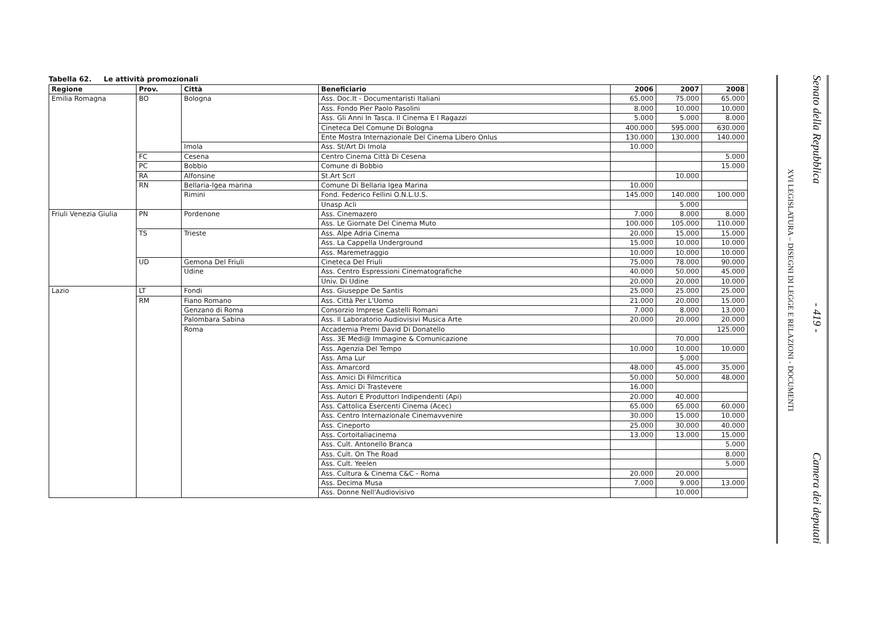Tabella 62. Le attività promozionali
| Regione | Prov. | Città | Beneficiario | 2006 | 2007 | 2008 |
| --- | --- | --- | --- | --- | --- | --- |
| Emilia Romagna | BO | Bologna | Ass. Doc.It - Documentaristi Italiani | 65.000 | 75.000 | 65.000 |
| | | | Ass. Fondo Pier Paolo Pasolini | 8.000 | 10.000 | 10.000 |
| | | | Ass. Gli Anni In Tasca. Il Cinema E I Ragazzi | 5.000 | 5.000 | 8.000 |
| | | | Cineteca Del Comune Di Bologna | 400.000 | 595.000 | 630.000 |
| | | | Ente Mostra Internazionale Del Cinema Libero Onlus | 130.000 | 130.000 | 140.000 |
| | | Imola | Ass. St/Art Di Imola | 10.000 | | |
| | FC | Cesena | Centro Cinema Città Di Cesena | | | 5.000 |
| | PC | Bobbio | Comune di Bobbio | | | 15.000 |
| | RA | Alfonsine | St.Art Scrl | | 10.000 | |
| | RN | Bellaria-Igea marina | Comune Di Bellaria Igea Marina | 10.000 | | |
| | | Rimini | Fond. Federico Fellini O.N.L.U.S. | 145.000 | 140.000 | 100.000 |
| | | | Unasp Acli | | 5.000 | |
| Friuli Venezia Giulia | PN | Pordenone | Ass. Cinemazero | 7.000 | 8.000 | 8.000 |
| | | | Ass. Le Giornate Del Cinema Muto | 100.000 | 105.000 | 110.000 |
| | TS | Trieste | Ass. Alpe Adria Cinema | 20.000 | 15.000 | 15.000 |
| | | | Ass. La Cappella Underground | 15.000 | 10.000 | 10.000 |
| | | | Ass. Maremetraggio | 10.000 | 10.000 | 10.000 |
| | UD | Gemona Del Friuli | Cineteca Del Friuli | 75.000 | 78.000 | 90.000 |
| | | Udine | Ass. Centro Espressioni Cinematografiche | 40.000 | 50.000 | 45.000 |
| | | | Univ. Di Udine | 20.000 | 20.000 | 10.000 |
| Lazio | LT | Fondi | Ass. Giuseppe De Santis | 25.000 | 25.000 | 25.000 |
| | RM | Fiano Romano | Ass. Città Per L'Uomo | 21.000 | 20.000 | 15.000 |
| | | Genzano di Roma | Consorzio Imprese Castelli Romani | 7.000 | 8.000 | 13.000 |
| | | Palombara Sabina | Ass. Il Laboratorio Audiovisivi Musica Arte | 20.000 | 20.000 | 20.000 |
| | | Roma | Accademia Premi David Di Donatello | | | 125.000 |
| | | | Ass. 3E Medi@ Immagine & Comunicazione | | 70.000 | |
| | | | Ass. Agenzia Del Tempo | 10.000 | 10.000 | 10.000 |
| | | | Ass. Ama Lur | | 5.000 | |
| | | | Ass. Amarcord | 48.000 | 45.000 | 35.000 |
| | | | Ass. Amici Di Filmcritica | 50.000 | 50.000 | 48.000 |
| | | | Ass. Amici Di Trastevere | 16.000 | | |
| | | | Ass. Autori E Produttori Indipendenti (Api) | 20.000 | 40.000 | |
| | | | Ass. Cattolica Esercenti Cinema (Acec) | 65.000 | 65.000 | 60.000 |
| | | | Ass. Centro Internazionale Cinemavvenire | 30.000 | 15.000 | 10.000 |
| | | | Ass. Cineporto | 25.000 | 30.000 | 40.000 |
| | | | Ass. Cortoitaliacinema | 13.000 | 13.000 | 15.000 |
| | | | Ass. Cult. Antonello Branca | | | 5.000 |
| | | | Ass. Cult. On The Road | | | 8.000 |
| | | | Ass. Cult. Yeelen | | | 5.000 |
| | | | Ass. Cultura & Cinema C&C - Roma | 20.000 | 20.000 | |
| | | | Ass. Decima Musa | 7.000 | 9.000 | 13.000 |
| | | | Ass. Donne Nell'Audiovisivo | | 10.000 | |
XVI LEGISLATURA – DISEGNI DI LEGGE E RELAZIONI - DOCUMENTI
Senato della Repubblica - 419 - Camera dei deputati